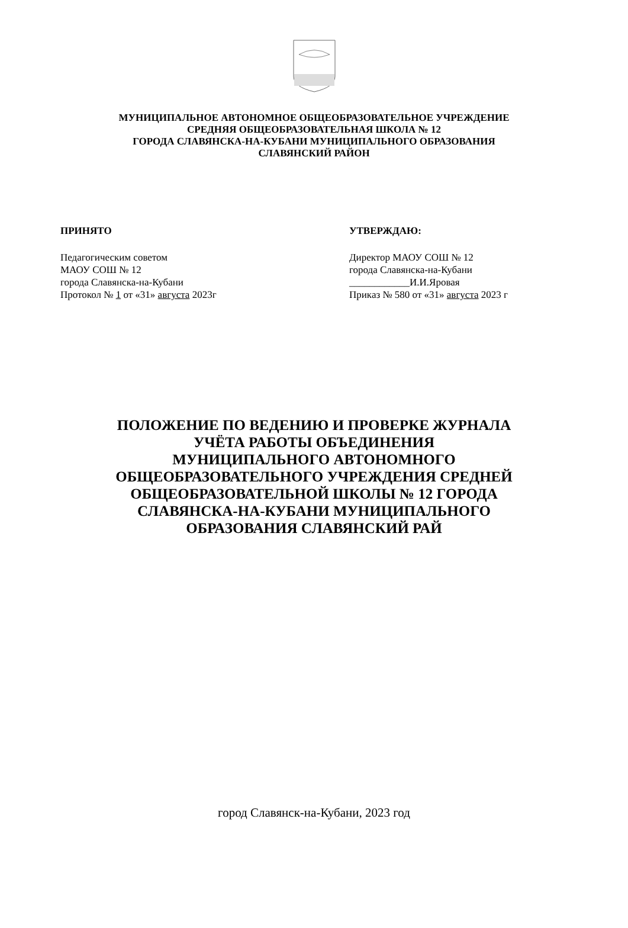МУНИЦИПАЛЬНОЕ АВТОНОМНОЕ ОБЩЕОБРАЗОВАТЕЛЬНОЕ УЧРЕЖДЕНИЕ
СРЕДНЯЯ ОБЩЕОБРАЗОВАТЕЛЬНАЯ ШКОЛА № 12
ГОРОДА СЛАВЯНСКА-НА-КУБАНИ МУНИЦИПАЛЬНОГО ОБРАЗОВАНИЯ
СЛАВЯНСКИЙ РАЙОН
ПРИНЯТО
Педагогическим советом
МАОУ СОШ № 12
города Славянска-на-Кубани
Протокол № 1 от «31» августа 2023г
УТВЕРЖДАЮ:
Директор МАОУ СОШ № 12
города Славянска-на-Кубани
____________И.И.Яровая
Приказ № 580 от «31» августа 2023 г
ПОЛОЖЕНИЕ ПО ВЕДЕНИЮ И ПРОВЕРКЕ ЖУРНАЛА
УЧЁТА РАБОТЫ ОБЪЕДИНЕНИЯ
МУНИЦИПАЛЬНОГО АВТОНОМНОГО
ОБЩЕОБРАЗОВАТЕЛЬНОГО УЧРЕЖДЕНИЯ СРЕДНЕЙ
ОБЩЕОБРАЗОВАТЕЛЬНОЙ ШКОЛЫ № 12 ГОРОДА
СЛАВЯНСКА-НА-КУБАНИ МУНИЦИПАЛЬНОГО
ОБРАЗОВАНИЯ СЛАВЯНСКИЙ РАЙ
город Славянск-на-Кубани, 2023 год